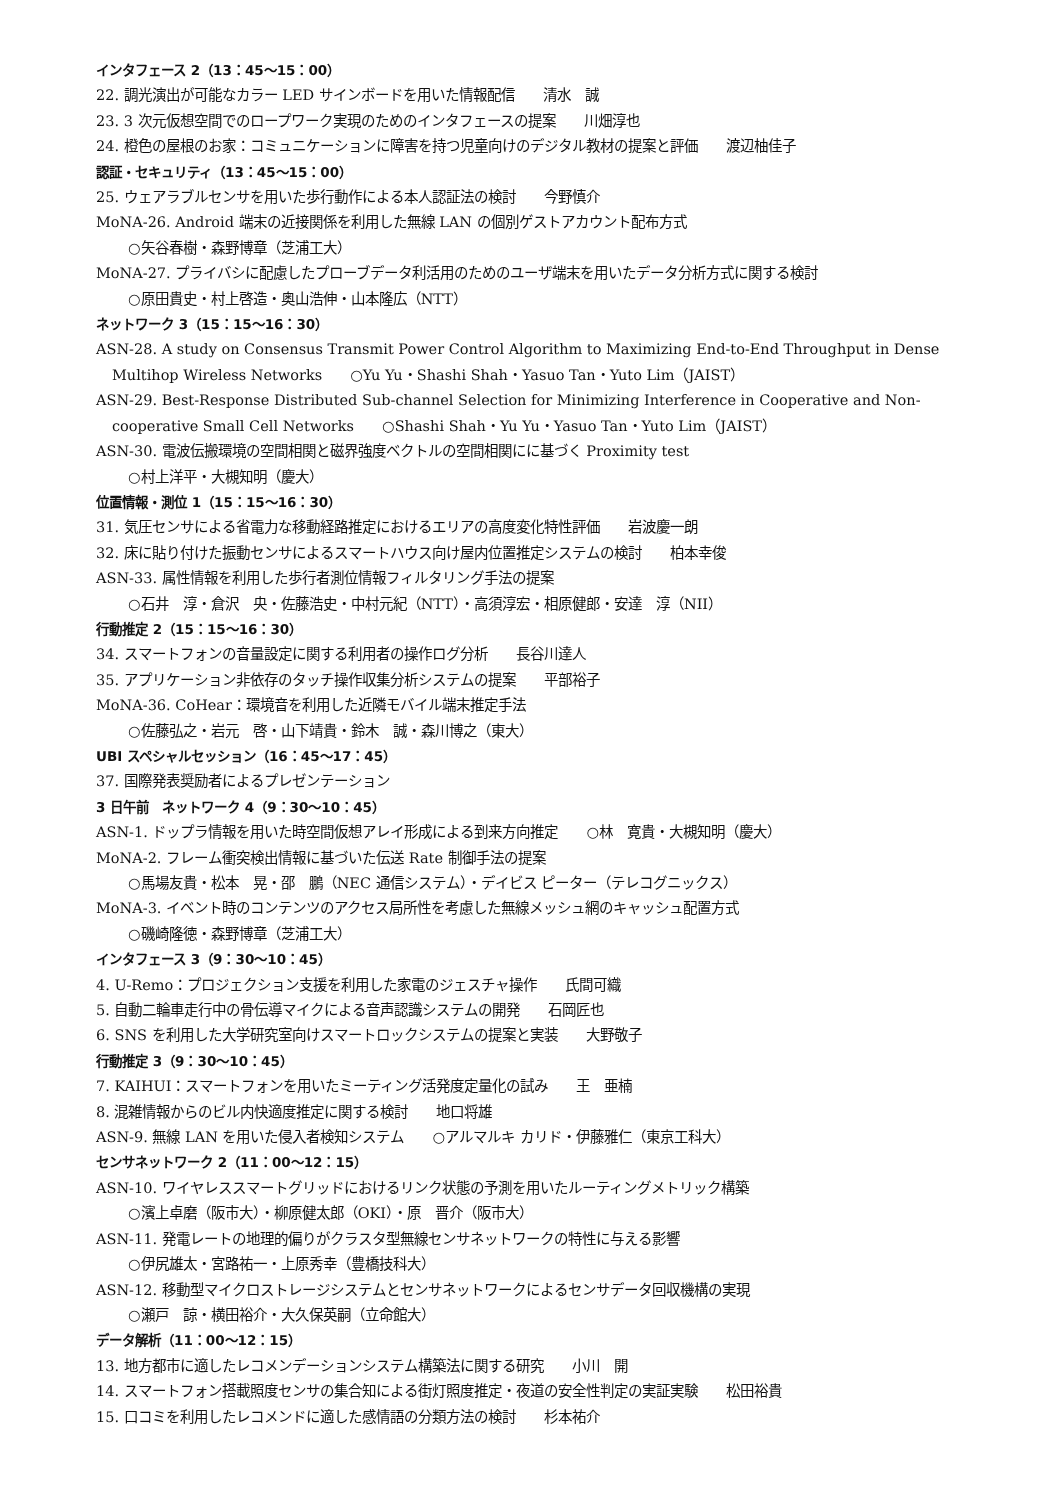インタフェース 2（13：45〜15：00）
22. 調光演出が可能なカラー LED サインボードを用いた情報配信　　清水　誠
23. 3 次元仮想空間でのロープワーク実現のためのインタフェースの提案　　川畑淳也
24. 橙色の屋根のお家：コミュニケーションに障害を持つ児童向けのデジタル教材の提案と評価　　渡辺柚佳子
認証・セキュリティ（13：45〜15：00）
25. ウェアラブルセンサを用いた歩行動作による本人認証法の検討　　今野慎介
MoNA-26. Android 端末の近接関係を利用した無線 LAN の個別ゲストアカウント配布方式
○矢谷春樹・森野博章（芝浦工大）
MoNA-27. プライバシに配慮したプローブデータ利活用のためのユーザ端末を用いたデータ分析方式に関する検討
○原田貴史・村上啓造・奥山浩伸・山本隆広（NTT）
ネットワーク 3（15：15〜16：30）
ASN-28. A study on Consensus Transmit Power Control Algorithm to Maximizing End-to-End Throughput in Dense Multihop Wireless Networks　　○Yu Yu・Shashi Shah・Yasuo Tan・Yuto Lim（JAIST）
ASN-29. Best-Response Distributed Sub-channel Selection for Minimizing Interference in Cooperative and Non-cooperative Small Cell Networks　　○Shashi Shah・Yu Yu・Yasuo Tan・Yuto Lim（JAIST）
ASN-30. 電波伝搬環境の空間相関と磁界強度ベクトルの空間相関にに基づく Proximity test
○村上洋平・大槻知明（慶大）
位置情報・測位 1（15：15〜16：30）
31. 気圧センサによる省電力な移動経路推定におけるエリアの高度変化特性評価　　岩波慶一朗
32. 床に貼り付けた振動センサによるスマートハウス向け屋内位置推定システムの検討　　柏本幸俊
ASN-33. 属性情報を利用した歩行者測位情報フィルタリング手法の提案
○石井　淳・倉沢　央・佐藤浩史・中村元紀（NTT）・高須淳宏・相原健郎・安達　淳（NII）
行動推定 2（15：15〜16：30）
34. スマートフォンの音量設定に関する利用者の操作ログ分析　　長谷川達人
35. アプリケーション非依存のタッチ操作収集分析システムの提案　　平部裕子
MoNA-36. CoHear：環境音を利用した近隣モバイル端末推定手法
○佐藤弘之・岩元　啓・山下靖貴・鈴木　誠・森川博之（東大）
UBI スペシャルセッション（16：45〜17：45）
37. 国際発表奨励者によるプレゼンテーション
3 日午前　ネットワーク 4（9：30〜10：45）
ASN-1. ドップラ情報を用いた時空間仮想アレイ形成による到来方向推定　　○林　寛貴・大槻知明（慶大）
MoNA-2. フレーム衝突検出情報に基づいた伝送 Rate 制御手法の提案
○馬場友貴・松本　晃・邵　鵬（NEC 通信システム）・デイビス ピーター（テレコグニックス）
MoNA-3. イベント時のコンテンツのアクセス局所性を考慮した無線メッシュ網のキャッシュ配置方式
○磯崎隆徳・森野博章（芝浦工大）
インタフェース 3（9：30〜10：45）
4. U-Remo：プロジェクション支援を利用した家電のジェスチャ操作　　氏間可織
5. 自動二輪車走行中の骨伝導マイクによる音声認識システムの開発　　石岡匠也
6. SNS を利用した大学研究室向けスマートロックシステムの提案と実装　　大野敬子
行動推定 3（9：30〜10：45）
7. KAIHUI：スマートフォンを用いたミーティング活発度定量化の試み　　王　亜楠
8. 混雑情報からのビル内快適度推定に関する検討　　地口将雄
ASN-9. 無線 LAN を用いた侵入者検知システム　　○アルマルキ カリド・伊藤雅仁（東京工科大）
センサネットワーク 2（11：00〜12：15）
ASN-10. ワイヤレススマートグリッドにおけるリンク状態の予測を用いたルーティングメトリック構築
○濱上卓磨（阪市大）・柳原健太郎（OKI）・原　晋介（阪市大）
ASN-11. 発電レートの地理的偏りがクラスタ型無線センサネットワークの特性に与える影響
○伊尻雄太・宮路祐一・上原秀幸（豊橋技科大）
ASN-12. 移動型マイクロストレージシステムとセンサネットワークによるセンサデータ回収機構の実現
○瀬戸　諒・横田裕介・大久保英嗣（立命館大）
データ解析（11：00〜12：15）
13. 地方都市に適したレコメンデーションシステム構築法に関する研究　　小川　開
14. スマートフォン搭載照度センサの集合知による街灯照度推定・夜道の安全性判定の実証実験　　松田裕貴
15. 口コミを利用したレコメンドに適した感情語の分類方法の検討　　杉本祐介